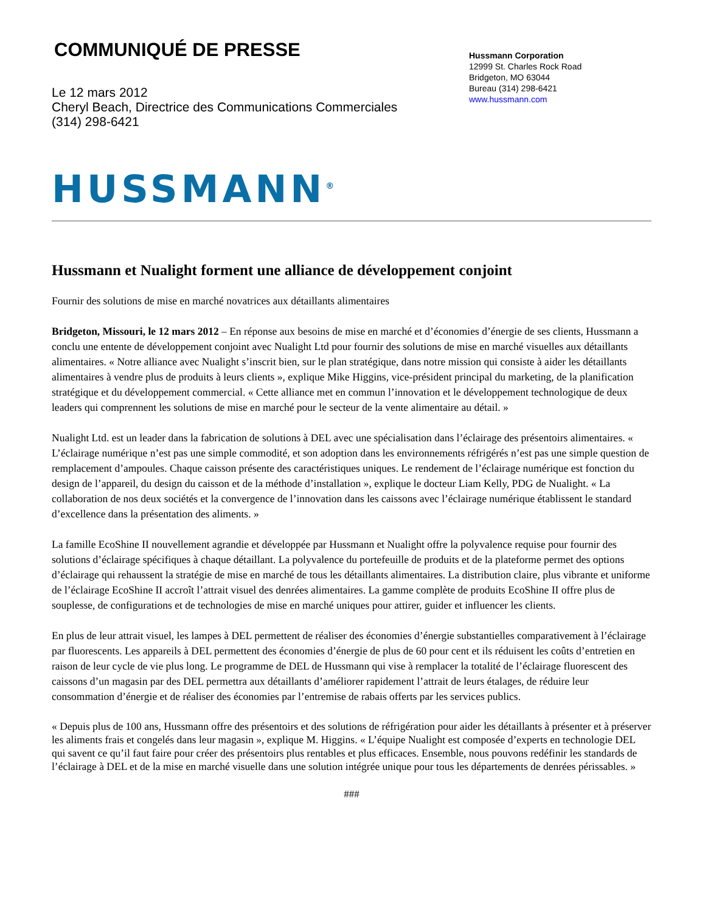COMMUNIQUÉ DE PRESSE
Le 12 mars 2012
Cheryl Beach, Directrice des Communications Commerciales
(314) 298-6421
Hussmann Corporation
12999 St. Charles Rock Road
Bridgeton, MO 63044
Bureau (314) 298-6421
www.hussmann.com
HUSSMANN<sup>®</sup>
Hussmann et Nualight forment une alliance de développement conjoint
Fournir des solutions de mise en marché novatrices aux détaillants alimentaires
Bridgeton, Missouri, le 12 mars 2012 – En réponse aux besoins de mise en marché et d’économies d’énergie de ses clients, Hussmann a conclu une entente de développement conjoint avec Nualight Ltd pour fournir des solutions de mise en marché visuelles aux détaillants alimentaires. « Notre alliance avec Nualight s’inscrit bien, sur le plan stratégique, dans notre mission qui consiste à aider les détaillants alimentaires à vendre plus de produits à leurs clients », explique Mike Higgins, vice-président principal du marketing, de la planification stratégique et du développement commercial. « Cette alliance met en commun l’innovation et le développement technologique de deux leaders qui comprennent les solutions de mise en marché pour le secteur de la vente alimentaire au détail. »
Nualight Ltd. est un leader dans la fabrication de solutions à DEL avec une spécialisation dans l’éclairage des présentoirs alimentaires. « L’éclairage numérique n’est pas une simple commodité, et son adoption dans les environnements réfrigérés n’est pas une simple question de remplacement d’ampoules. Chaque caisson présente des caractéristiques uniques. Le rendement de l’éclairage numérique est fonction du design de l’appareil, du design du caisson et de la méthode d’installation », explique le docteur Liam Kelly, PDG de Nualight. « La collaboration de nos deux sociétés et la convergence de l’innovation dans les caissons avec l’éclairage numérique établissent le standard d’excellence dans la présentation des aliments. »
La famille EcoShine II nouvellement agrandie et développée par Hussmann et Nualight offre la polyvalence requise pour fournir des solutions d’éclairage spécifiques à chaque détaillant. La polyvalence du portefeuille de produits et de la plateforme permet des options d’éclairage qui rehaussent la stratégie de mise en marché de tous les détaillants alimentaires. La distribution claire, plus vibrante et uniforme de l’éclairage EcoShine II accroît l’attrait visuel des denrées alimentaires. La gamme complète de produits EcoShine II offre plus de souplesse, de configurations et de technologies de mise en marché uniques pour attirer, guider et influencer les clients.
En plus de leur attrait visuel, les lampes à DEL permettent de réaliser des économies d’énergie substantielles comparativement à l’éclairage par fluorescents. Les appareils à DEL permettent des économies d’énergie de plus de 60 pour cent et ils réduisent les coûts d’entretien en raison de leur cycle de vie plus long. Le programme de DEL de Hussmann qui vise à remplacer la totalité de l’éclairage fluorescent des caissons d’un magasin par des DEL permettra aux détaillants d’améliorer rapidement l’attrait de leurs étalages, de réduire leur consommation d’énergie et de réaliser des économies par l’entremise de rabais offerts par les services publics.
« Depuis plus de 100 ans, Hussmann offre des présentoirs et des solutions de réfrigération pour aider les détaillants à présenter et à préserver les aliments frais et congelés dans leur magasin », explique M. Higgins. « L’équipe Nualight est composée d’experts en technologie DEL qui savent ce qu’il faut faire pour créer des présentoirs plus rentables et plus efficaces. Ensemble, nous pouvons redéfinir les standards de l’éclairage à DEL et de la mise en marché visuelle dans une solution intégrée unique pour tous les départements de denrées périssables. »
###